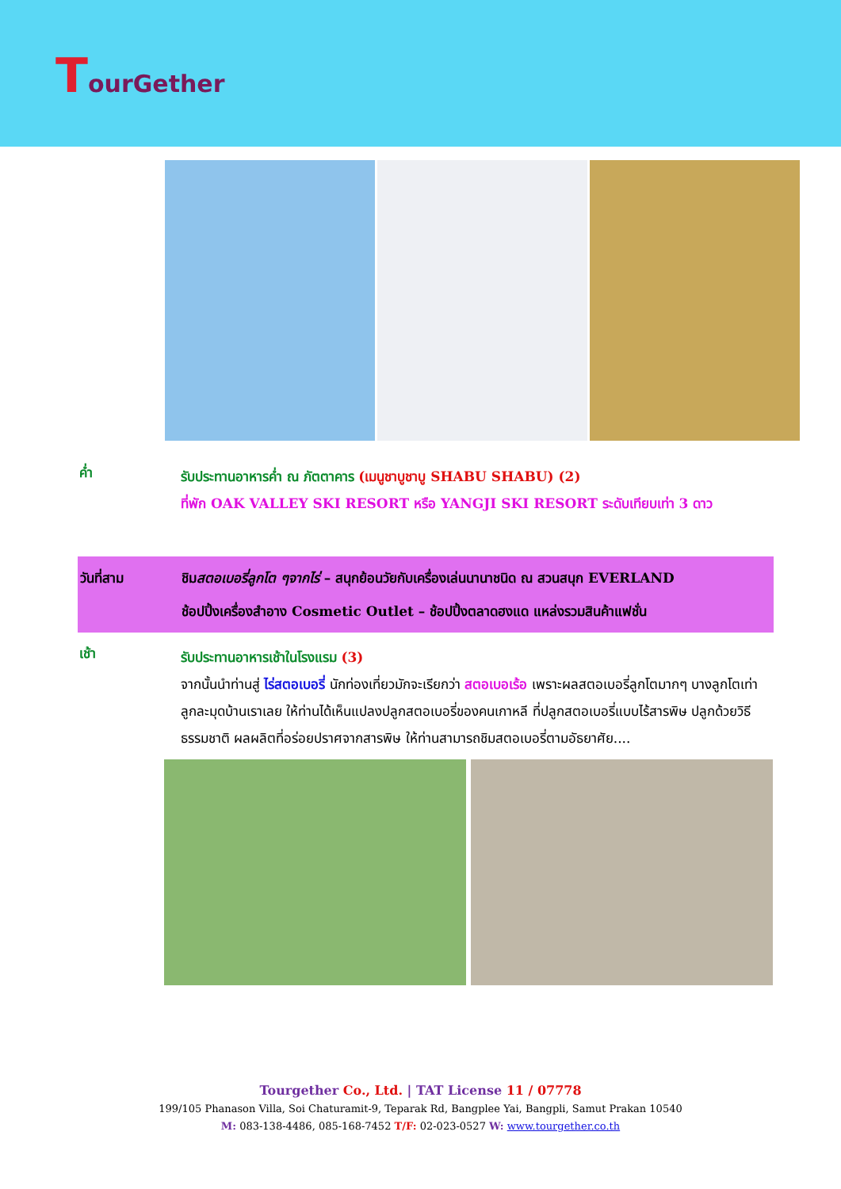TourGether
ค่ำ
รับประทานอาหารค่ำ ณ ภัตตาคาร (เมนูชาบูชาบู SHABU SHABU) (2)
ที่พัก OAK VALLEY SKI RESORT หรือ YANGJI SKI RESORT ระดับเทียบเท่า 3 ดาว
วันที่สาม ชิมสตอเบอรี่ลูกโต ๆจากไร่ – สนุกย้อนวัยกับเครื่องเล่นนานาชนิด ณ สวนสนุก EVERLAND
ช้อปปิ้งเครื่องสำอาง Cosmetic Outlet – ช้อปปิ้งตลาดฮงแด แหล่งรวมสินค้าแฟชั่น
เช้า
รับประทานอาหารเช้าในโรงแรม (3)
จากนั้นนำท่านสู่ ไร่สตอเบอรี่ นักท่องเที่ยวมักจะเรียกว่า สตอเบอเร้อ เพราะผลสตอเบอรี่ลูกโตมากๆ บางลูกโตเท่าลูกละมุดบ้านเราเลย ให้ท่านได้เห็นแปลงปลูกสตอเบอรี่ของคนเกาหลี ที่ปลูกสตอเบอรี่แบบไร้สารพิษ ปลูกด้วยวิธีธรรมชาติ ผลผลิตที่อร่อยปราศจากสารพิษ ให้ท่านสามารถชิมสตอเบอรี่ตามอัธยาศัย....
Tourgether Co., Ltd. | TAT License 11 / 07778
199/105 Phanason Villa, Soi Chaturamit-9, Teparak Rd, Bangplee Yai, Bangpli, Samut Prakan 10540
M: 083-138-4486, 085-168-7452 T/F: 02-023-0527 W: www.tourgether.co.th